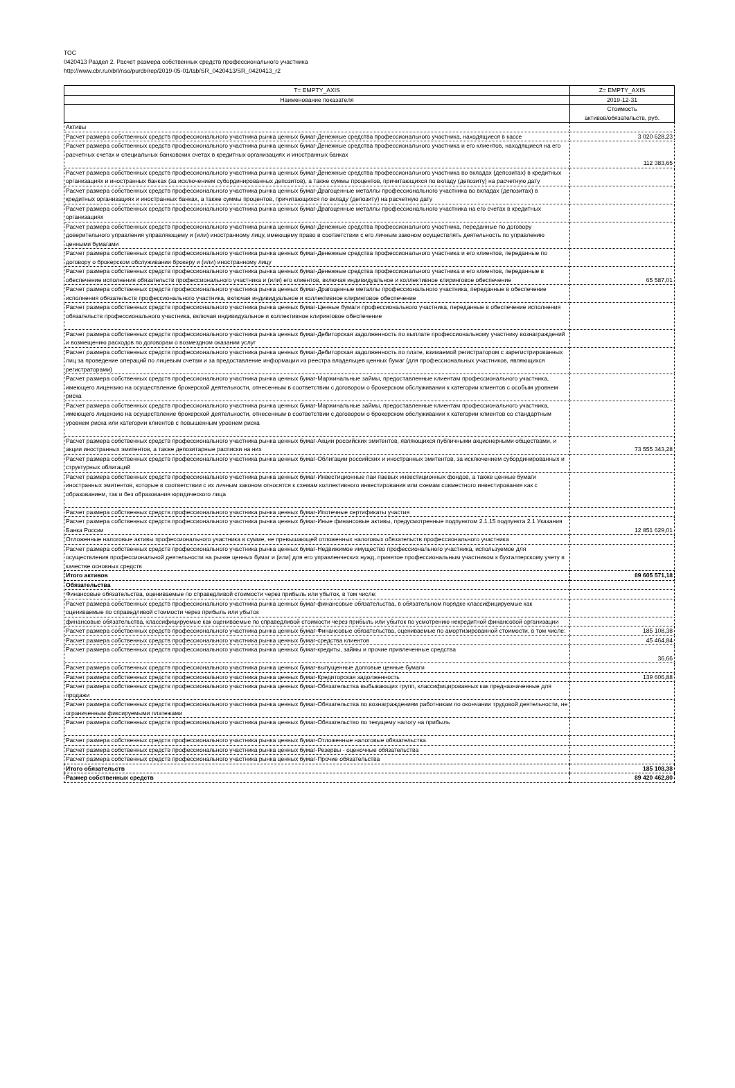TOC
0420413 Раздел 2. Расчет размера собственных средств профессионального участника
http://www.cbr.ru/xbrl/nso/purcb/rep/2019-05-01/tab/SR_0420413/SR_0420413_r2
| T= EMPTY_AXIS | Z= EMPTY_AXIS |
| --- | --- |
| Наименование показателя | 2019-12-31 |
| | Стоимость активов/обязательств, руб. |
| Активы | |
| Расчет размера собственных средств профессионального участника рынка ценных бумаг-Денежные средства профессионального участника, находящиеся в кассе | 3 020 628,23 |
| Расчет размера собственных средств профессионального участника рынка ценных бумаг-Денежные средства профессионального участника и его клиентов, находящиеся на его расчетных счетах и специальных банковских счетах в кредитных организациях и иностранных банках | 112 383,65 |
| Расчет размера собственных средств профессионального участника рынка ценных бумаг-Денежные средства профессионального участника во вкладах (депозитах) в кредитных организациях и иностранных банках (за исключением субординированных депозитов), а также суммы процентов, причитающихся по вкладу (депозиту) на расчетную дату | |
| Расчет размера собственных средств профессионального участника рынка ценных бумаг-Драгоценные металлы профессионального участника во вкладах (депозитах) в кредитных организациях и иностранных банках, а также суммы процентов, причитающихся по вкладу (депозиту) на расчетную дату | |
| Расчет размера собственных средств профессионального участника рынка ценных бумаг-Драгоценные металлы профессионального участника на его счетах в кредитных организациях | |
| Расчет размера собственных средств профессионального участника рынка ценных бумаг-Денежные средства профессионального участника, переданные по договору доверительного управления управляющему и (или) иностранному лицу, имеющему право в соответствии с его личным законом осуществлять деятельность по управлению ценными бумагами | |
| Расчет размера собственных средств профессионального участника рынка ценных бумаг-Денежные средства профессионального участника и его клиентов, переданные по договору о брокерском обслуживании брокеру и (или) иностранному лицу | |
| Расчет размера собственных средств профессионального участника рынка ценных бумаг-Денежные средства профессионального участника и его клиентов, переданные в обеспечение исполнения обязательств профессионального участника и (или) его клиентов, включая индивидуальное и коллективное клиринговое обеспечение | 65 587,01 |
| Расчет размера собственных средств профессионального участника рынка ценных бумаг-Драгоценные металлы профессионального участника, переданные в обеспечение исполнения обязательств профессионального участника, включая индивидуальное и коллективное клиринговое обеспечение | |
| Расчет размера собственных средств профессионального участника рынка ценных бумаг-Ценные бумаги профессионального участника, переданные в обеспечение исполнения обязательств профессионального участника, включая индивидуальное и коллективное клиринговое обеспечение | |
| Расчет размера собственных средств профессионального участника рынка ценных бумаг-Дебиторская задолженность по выплате профессиональному участнику вознаграждений и возмещению расходов по договорам о возмездном оказании услуг | |
| Расчет размера собственных средств профессионального участника рынка ценных бумаг-Дебиторская задолженность по плате, взимаемой регистратором с зарегистрированных лиц за проведение операций по лицевым счетам и за предоставление информации из реестра владельцев ценных бумаг (для профессиональных участников, являющихся регистраторами) | |
| Расчет размера собственных средств профессионального участника рынка ценных бумаг-Маржинальные займы, предоставленные клиентам профессионального участника, имеющего лицензию на осуществление брокерской деятельности, отнесенным в соответствии с договором о брокерском обслуживании к категории клиентов с особым уровнем риска | |
| Расчет размера собственных средств профессионального участника рынка ценных бумаг-Маржинальные займы, предоставленные клиентам профессионального участника, имеющего лицензию на осуществление брокерской деятельности, отнесенным в соответствии с договором о брокерском обслуживании к категории клиентов со стандартным уровнем риска или категории клиентов с повышенным уровнем риска | |
| Расчет размера собственных средств профессионального участника рынка ценных бумаг-Акции российских эмитентов, являющихся публичными акционерными обществами, и акции иностранных эмитентов, а также депозитарные расписки на них | 73 555 343,28 |
| Расчет размера собственных средств профессионального участника рынка ценных бумаг-Облигации российских и иностранных эмитентов, за исключением субординированных и структурных облигаций | |
| Расчет размера собственных средств профессионального участника рынка ценных бумаг-Инвестиционные паи паевых инвестиционных фондов, а также ценные бумаги иностранных эмитентов, которые в соответствии с их личным законом относятся к схемам коллективного инвестирования или схемам совместного инвестирования как с образованием, так и без образования юридического лица | |
| Расчет размера собственных средств профессионального участника рынка ценных бумаг-Ипотечные сертификаты участия | |
| Расчет размера собственных средств профессионального участника рынка ценных бумаг-Иные финансовые активы, предусмотренные подпунктом 2.1.15 подпункта 2.1 Указания Банка России | 12 851 629,01 |
| Отложенные налоговые активы профессионального участника в сумме, не превышающей отложенных налоговых обязательств профессионального участника | |
| Расчет размера собственных средств профессионального участника рынка ценных бумаг-Недвижимое имущество профессионального участника, используемое для осуществления профессиональной деятельности на рынке ценных бумаг и (или) для его управленческих нужд, принятое профессиональным участником к бухгалтерскому учету в качестве основных средств | |
| Итого активов | 89 605 571,18 |
| Обязательства | |
| Финансовые обязательства, оцениваемые по справедливой стоимости через прибыль или убыток, в том числе: | |
| Расчет размера собственных средств профессионального участника рынка ценных бумаг-финансовые обязательства, в обязательном порядке классифицируемые как оцениваемые по справедливой стоимости через прибыль или убыток | |
| финансовые обязательства, классифицируемые как оцениваемые по справедливой стоимости через прибыль или убыток по усмотрению некредитной финансовой организации | |
| Расчет размера собственных средств профессионального участника рынка ценных бумаг-Финансовые обязательства, оцениваемые по амортизированной стоимости, в том числе: | 185 108,38 |
| Расчет размера собственных средств профессионального участника рынка ценных бумаг-средства клиентов | 45 464,84 |
| Расчет размера собственных средств профессионального участника рынка ценных бумаг-кредиты, займы и прочие привлеченные средства | 36,66 |
| Расчет размера собственных средств профессионального участника рынка ценных бумаг-выпущенные долговые ценные бумаги | |
| Расчет размера собственных средств профессионального участника рынка ценных бумаг-Кредиторская задолженность | 139 606,88 |
| Расчет размера собственных средств профессионального участника рынка ценных бумаг-Обязательства выбывающих групп, классифицированных как предназначенные для продажи | |
| Расчет размера собственных средств профессионального участника рынка ценных бумаг-Обязательства по вознаграждениям работникам по окончании трудовой деятельности, не ограниченным фиксируемыми платежами | |
| Расчет размера собственных средств профессионального участника рынка ценных бумаг-Обязательство по текущему налогу на прибыль | |
| Расчет размера собственных средств профессионального участника рынка ценных бумаг-Отложенные налоговые обязательства | |
| Расчет размера собственных средств профессионального участника рынка ценных бумаг-Резервы - оценочные обязательства | |
| Расчет размера собственных средств профессионального участника рынка ценных бумаг-Прочие обязательства | |
| Итого обязательств | 185 108,38 |
| Размер собственных средств | 89 420 462,80 |